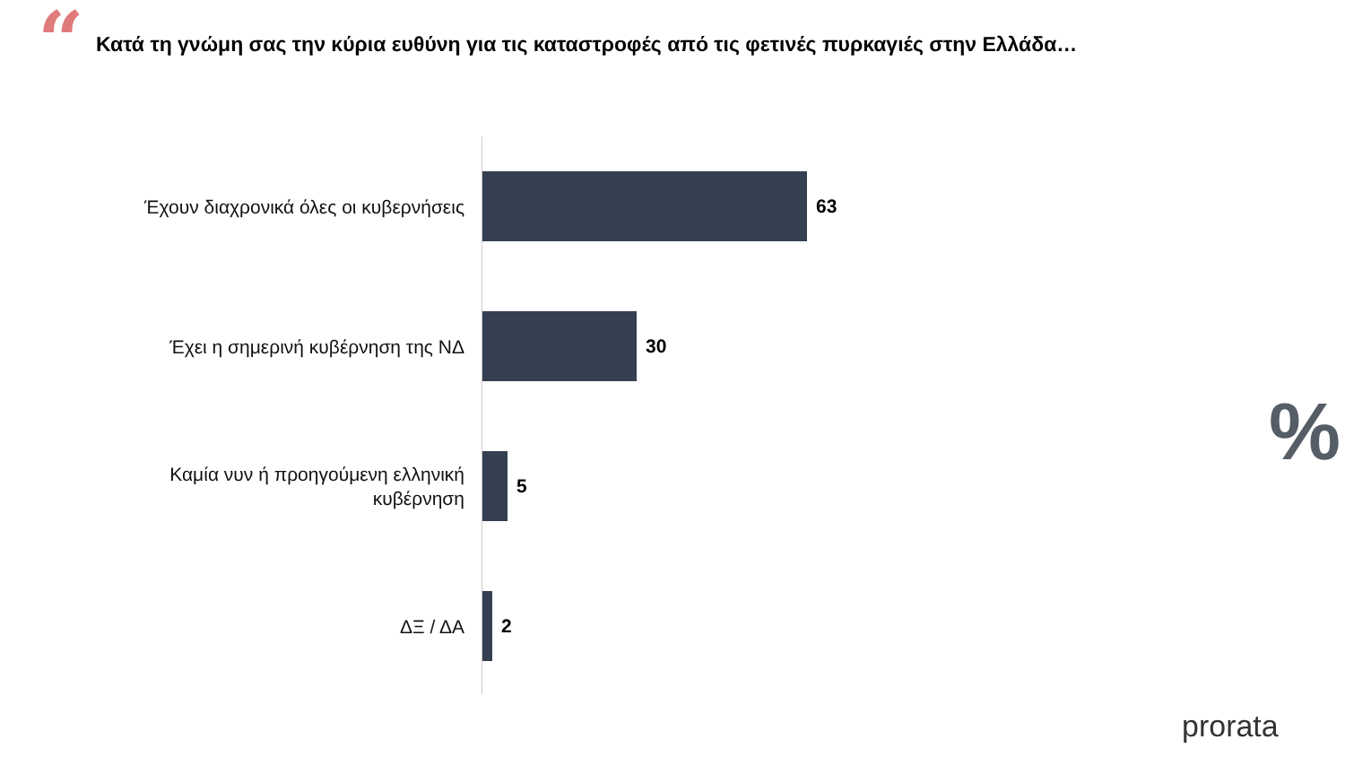“
Κατά τη γνώμη σας την κύρια ευθύνη για τις καταστροφές από τις φετινές πυρκαγιές στην Ελλάδα…
Έχουν διαχρονικά όλες οι κυβερνήσεις
63
Έχει η σημερινή κυβέρνηση της ΝΔ
30
Καμία νυν ή προηγούμενη ελληνική
κυβέρνηση
5
ΔΞ / ΔΑ
2
%
prorata